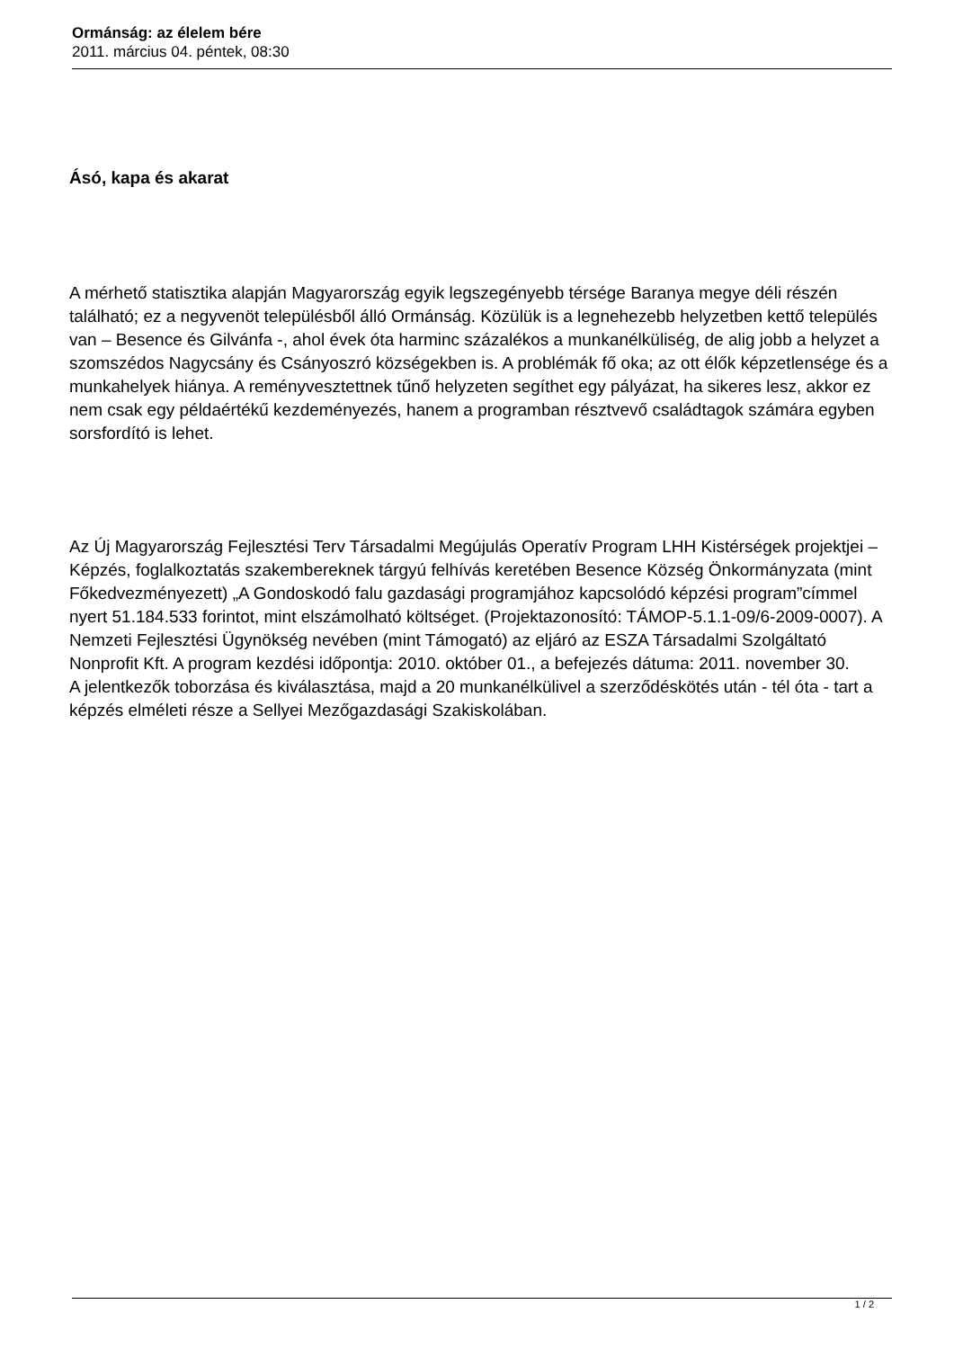Ormánság: az élelem bére
2011. március 04. péntek, 08:30
Ásó, kapa és akarat
A mérhető statisztika alapján Magyarország egyik legszegényebb térsége Baranya megye déli részén található; ez a negyvenöt településből álló Ormánság. Közülük is a legnehezebb helyzetben kettő település van – Besence és Gilvánfa -, ahol évek óta harminc százalékos a munkanélküliség, de alig jobb a helyzet a szomszédos Nagycsány és Csányoszró községekben is. A problémák fő oka; az ott élők képzetlensége és a munkahelyek hiánya. A reményvesztettnek tűnő helyzeten segíthet egy pályázat, ha sikeres lesz, akkor ez nem csak egy példaértékű kezdeményezés, hanem a programban résztvevő családtagok számára egyben sorsfordító is lehet.
Az Új Magyarország Fejlesztési Terv Társadalmi Megújulás Operatív Program LHH Kistérségek projektjei – Képzés, foglalkoztatás szakembereknek tárgyú felhívás keretében Besence Község Önkormányzata (mint Főkedvezményezett) „A Gondoskodó falu gazdasági programjához kapcsolódó képzési program”címmel nyert 51.184.533 forintot, mint elszámolható költséget. (Projektazonosító: TÁMOP-5.1.1-09/6-2009-0007). A Nemzeti Fejlesztési Ügynökség nevében (mint Támogató) az eljáró az ESZA Társadalmi Szolgáltató Nonprofit Kft. A program kezdési időpontja: 2010. október 01., a befejezés dátuma: 2011. november 30.
A jelentkezők toborzása és kiválasztása, majd a 20 munkanélkülivel a szerződéskötés után - tél óta - tart a képzés elméleti része a Sellyei Mezőgazdasági Szakiskolában.
1 / 2